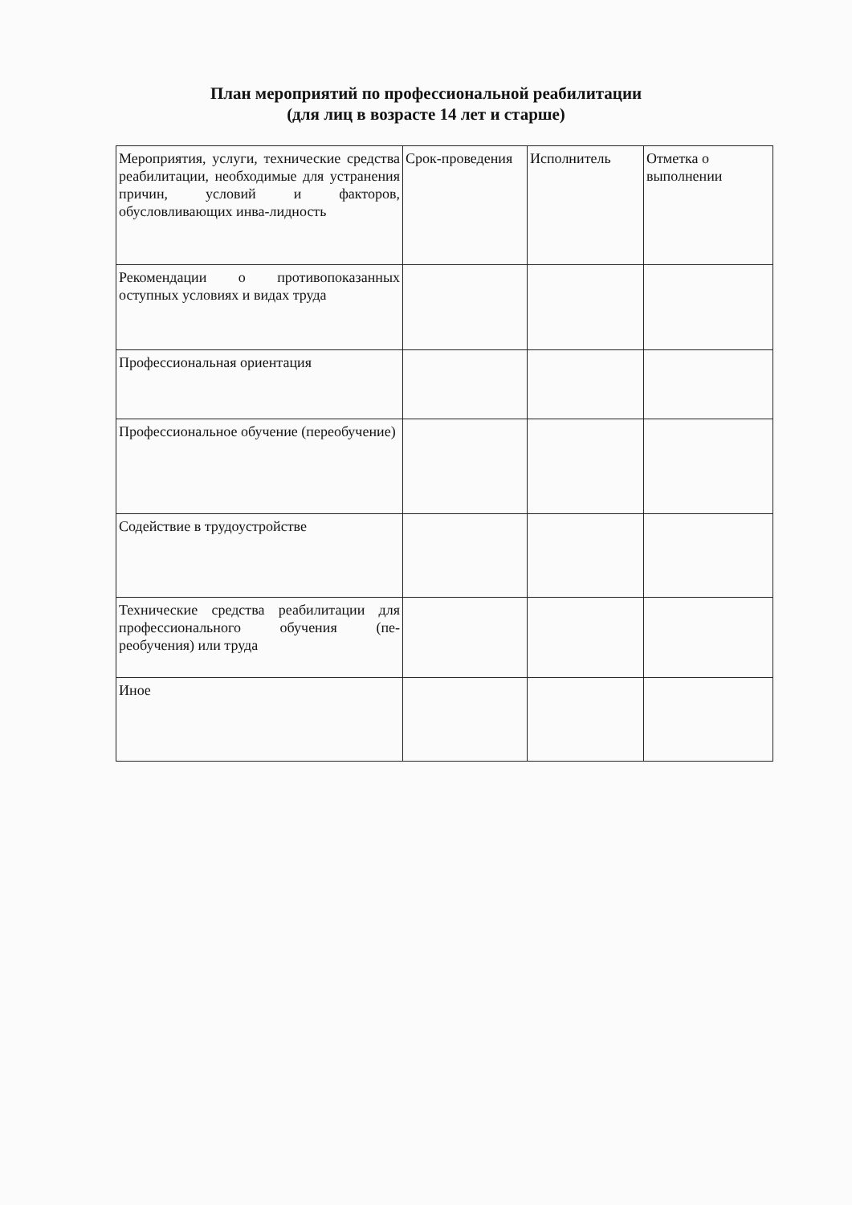План мероприятий по профессиональной реабилитации
(для лиц в возрасте 14 лет и старше)
| Мероприятия, услуги, технические средства реабилитации, необходимые для устранения причин, условий и факторов, обусловливающих инва-лидность | Срок-проведения | Исполнитель | Отметка о выполнении |
| Рекомендации о противопоказанных оступных условиях и видах труда | | | |
| Профессиональная ориентация | | | |
| Профессиональное обучение (переобучение) | | | |
| Содействие в трудоустройстве | | | |
| Технические средства реабилитации для профессионального обучения (пе-реобучения) или труда | | | |
| Иное | | | |